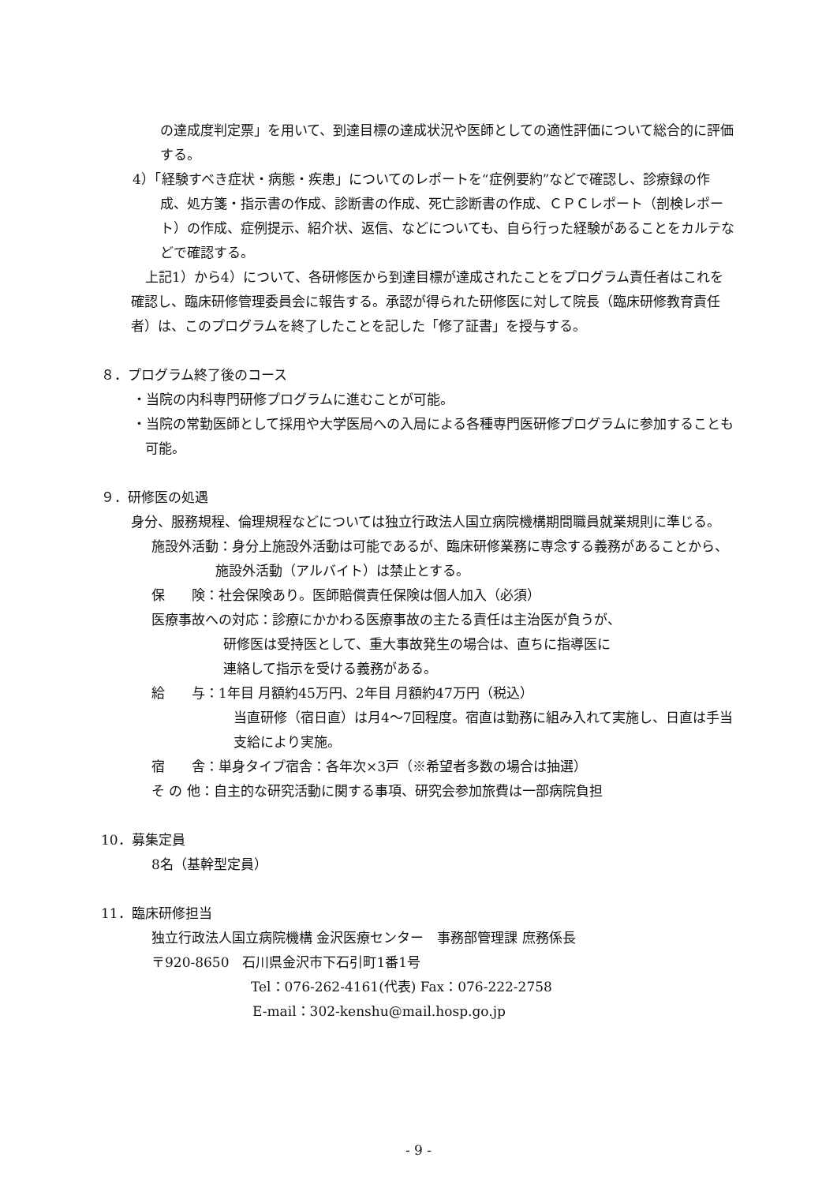の達成度判定票」を用いて、到達目標の達成状況や医師としての適性評価について総合的に評価する。
4）「経験すべき症状・病態・疾患」についてのレポートを“症例要約”などで確認し、診療録の作成、処方箋・指示書の作成、診断書の作成、死亡診断書の作成、ＣＰＣレポート（剖検レポート）の作成、症例提示、紹介状、返信、などについても、自ら行った経験があることをカルテなどで確認する。
上記1）から4）について、各研修医から到達目標が達成されたことをプログラム責任者はこれを確認し、臨床研修管理委員会に報告する。承認が得られた研修医に対して院長（臨床研修教育責任者）は、このプログラムを終了したことを記した「修了証書」を授与する。
８．プログラム終了後のコース
・当院の内科専門研修プログラムに進むことが可能。
・当院の常勤医師として採用や大学医局への入局による各種専門医研修プログラムに参加することも可能。
９．研修医の処遇
身分、服務規程、倫理規程などについては独立行政法人国立病院機構期間職員就業規則に準じる。
施設外活動：身分上施設外活動は可能であるが、臨床研修業務に専念する義務があることから、施設外活動（アルバイト）は禁止とする。
保　　険：社会保険あり。医師賠償責任保険は個人加入（必須）
医療事故への対応：診療にかかわる医療事故の主たる責任は主治医が負うが、
研修医は受持医として、重大事故発生の場合は、直ちに指導医に
連絡して指示を受ける義務がある。
給　　与：1年目 月額約45万円、2年目 月額約47万円（税込）
当直研修（宿日直）は月4～7回程度。宿直は勤務に組み入れて実施し、日直は手当支給により実施。
宿　　舎：単身タイプ宿舎：各年次×3戸（※希望者多数の場合は抽選）
そ の 他：自主的な研究活動に関する事項、研究会参加旅費は一部病院負担
10．募集定員
8名（基幹型定員）
11．臨床研修担当
独立行政法人国立病院機構 金沢医療センター　事務部管理課 庶務係長
〒920-8650　石川県金沢市下石引町1番1号
Tel：076-262-4161(代表) Fax：076-222-2758
E-mail：302-kenshu@mail.hosp.go.jp
- 9 -